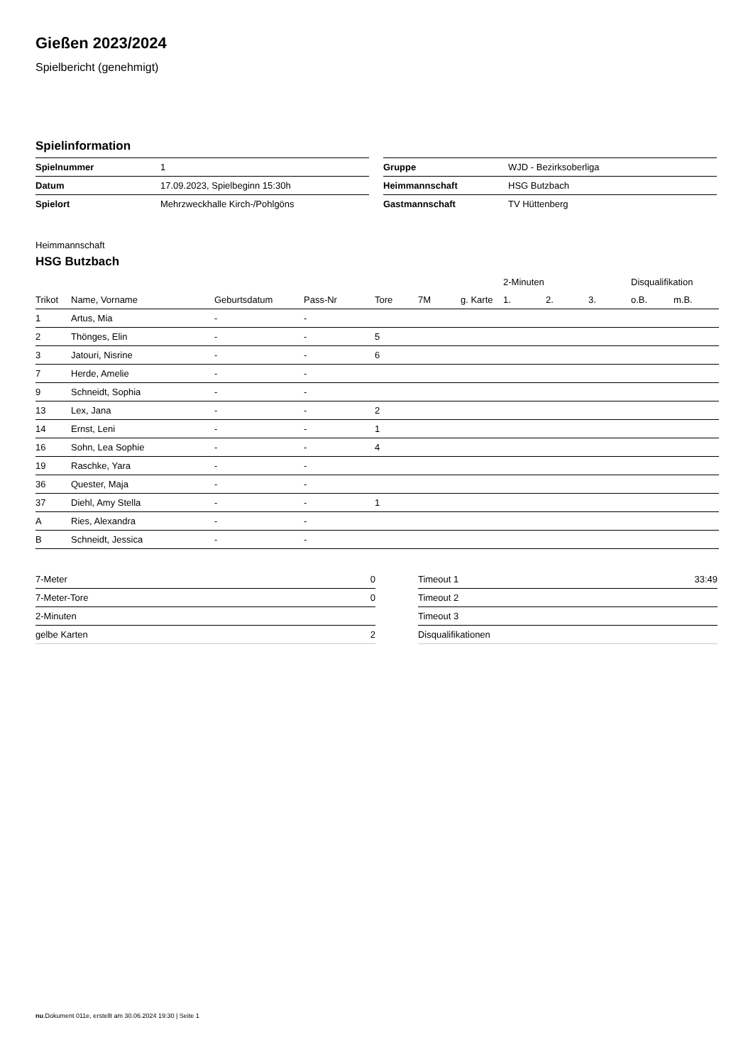Gießen 2023/2024
Spielbericht (genehmigt)
Spielinformation
| Spielnummer | 1 |
| Datum | 17.09.2023, Spielbeginn 15:30h |
| Spielort | Mehrzweckhalle Kirch-/Pohlgöns |
| Gruppe | WJD - Bezirksoberliga |
| Heimmannschaft | HSG Butzbach |
| Gastmannschaft | TV Hüttenberg |
Heimmannschaft
HSG Butzbach
| | | | | | | | 2-Minuten | | | Disqualifikation | |
| --- | --- | --- | --- | --- | --- | --- | --- | --- | --- | --- | --- |
| Trikot | Name, Vorname | Geburtsdatum | Pass-Nr | Tore | 7M | g. Karte | 1. | 2. | 3. | o.B. | m.B. |
| 1 | Artus, Mia | - | - | | | | | | | | |
| 2 | Thönges, Elin | - | - | 5 | | | | | | | |
| 3 | Jatouri, Nisrine | - | - | 6 | | | | | | | |
| 7 | Herde, Amelie | - | - | | | | | | | | |
| 9 | Schneidt, Sophia | - | - | | | | | | | | |
| 13 | Lex, Jana | - | - | 2 | | | | | | | |
| 14 | Ernst, Leni | - | - | 1 | | | | | | | |
| 16 | Sohn, Lea Sophie | - | - | 4 | | | | | | | |
| 19 | Raschke, Yara | - | - | | | | | | | | |
| 36 | Quester, Maja | - | - | | | | | | | | |
| 37 | Diehl, Amy Stella | - | - | 1 | | | | | | | |
| A | Ries, Alexandra | - | - | | | | | | | | |
| B | Schneidt, Jessica | - | - | | | | | | | | |
| 7-Meter | 0 |
| 7-Meter-Tore | 0 |
| 2-Minuten | |
| gelbe Karten | 2 |
| Timeout 1 | 33:49 |
| Timeout 2 | |
| Timeout 3 | |
| Disqualifikationen | |
nu.Dokument 011e, erstellt am 30.06.2024 19:30 | Seite 1